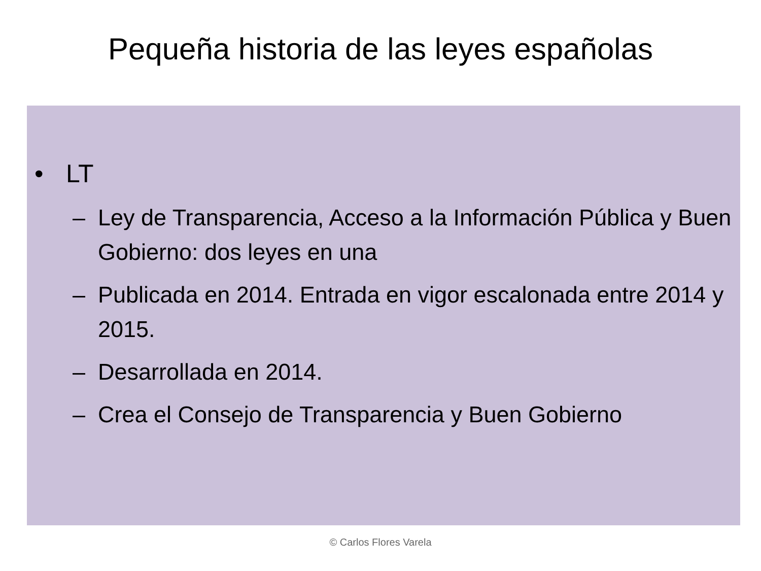Pequeña historia de las leyes españolas
• LT
– Ley de Transparencia, Acceso a la Información Pública y Buen Gobierno: dos leyes en una
– Publicada en 2014. Entrada en vigor escalonada entre 2014 y 2015.
– Desarrollada en 2014.
– Crea el Consejo de Transparencia y Buen Gobierno
© Carlos Flores Varela